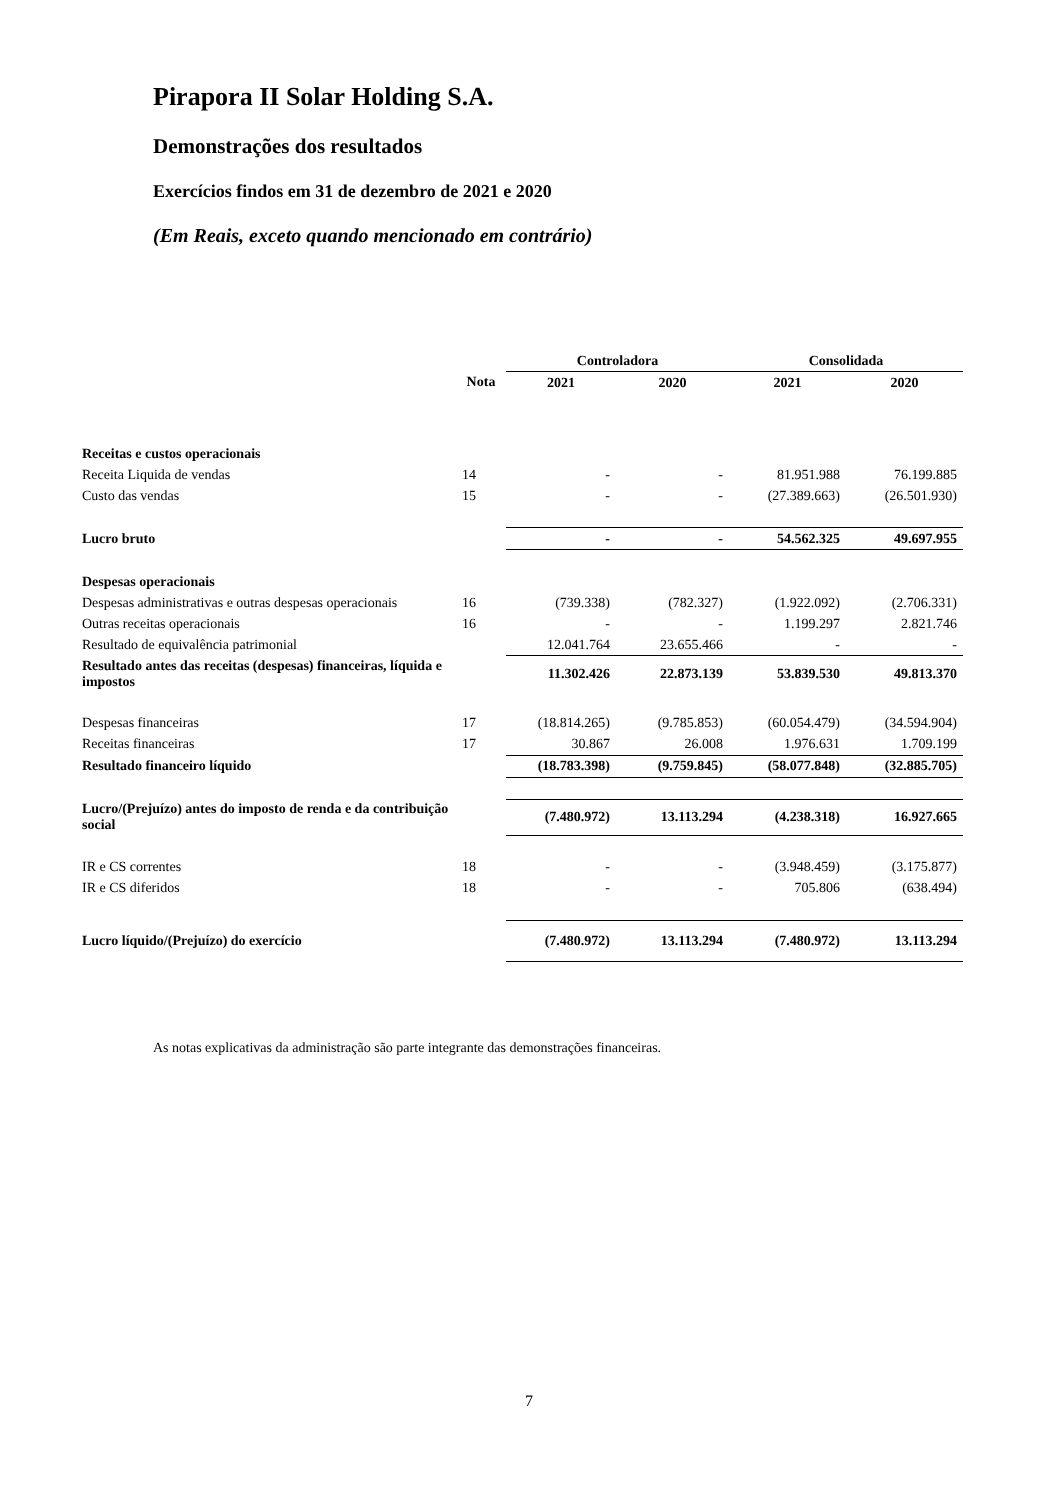Pirapora II Solar Holding S.A.
Demonstrações dos resultados
Exercícios findos em 31 de dezembro de 2021 e 2020
(Em Reais, exceto quando mencionado em contrário)
| | | Controladora | | Consolidada | |
| --- | --- | --- | --- | --- | --- |
| | Nota | 2021 | 2020 | 2021 | 2020 |
| Receitas e custos operacionais | | | | | |
| Receita Liquida de vendas | 14 | - | - | 81.951.988 | 76.199.885 |
| Custo das vendas | 15 | - | - | (27.389.663) | (26.501.930) |
| Lucro bruto | | - | - | 54.562.325 | 49.697.955 |
| Despesas operacionais | | | | | |
| Despesas administrativas e outras despesas operacionais | 16 | (739.338) | (782.327) | (1.922.092) | (2.706.331) |
| Outras receitas operacionais | 16 | - | - | 1.199.297 | 2.821.746 |
| Resultado de equivalência patrimonial | | 12.041.764 | 23.655.466 | - | - |
| Resultado antes das receitas (despesas) financeiras, líquida e impostos | | 11.302.426 | 22.873.139 | 53.839.530 | 49.813.370 |
| Despesas financeiras | 17 | (18.814.265) | (9.785.853) | (60.054.479) | (34.594.904) |
| Receitas financeiras | 17 | 30.867 | 26.008 | 1.976.631 | 1.709.199 |
| Resultado financeiro líquido | | (18.783.398) | (9.759.845) | (58.077.848) | (32.885.705) |
| Lucro/(Prejuízo) antes do imposto de renda e da contribuição social | | (7.480.972) | 13.113.294 | (4.238.318) | 16.927.665 |
| IR e CS correntes | 18 | - | - | (3.948.459) | (3.175.877) |
| IR e CS diferidos | 18 | - | - | 705.806 | (638.494) |
| Lucro líquido/(Prejuízo) do exercício | | (7.480.972) | 13.113.294 | (7.480.972) | 13.113.294 |
As notas explicativas da administração são parte integrante das demonstrações financeiras.
7